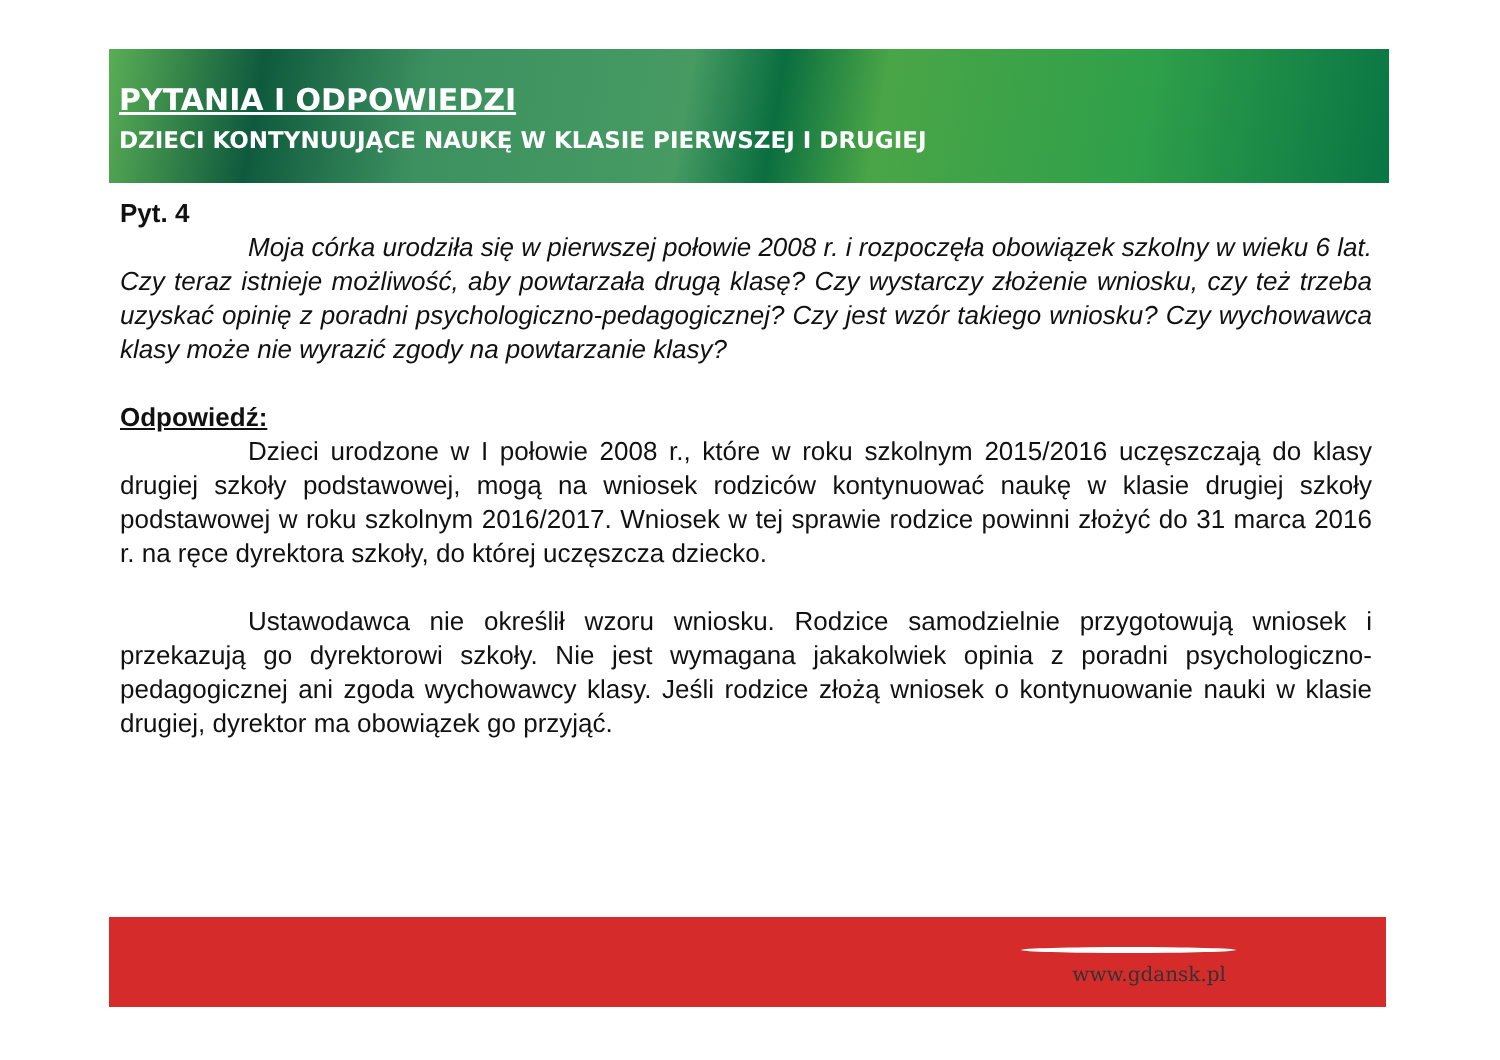PYTANIA I ODPOWIEDZI
DZIECI KONTYNUUJĄCE NAUKĘ W KLASIE PIERWSZEJ I DRUGIEJ
Pyt. 4
Moja córka urodziła się w pierwszej połowie 2008 r. i rozpoczęła obowiązek szkolny w wieku 6 lat. Czy teraz istnieje możliwość, aby powtarzała drugą klasę? Czy wystarczy złożenie wniosku, czy też trzeba uzyskać opinię z poradni psychologiczno-pedagogicznej? Czy jest wzór takiego wniosku? Czy wychowawca klasy może nie wyrazić zgody na powtarzanie klasy?
Odpowiedź:
Dzieci urodzone w I połowie 2008 r., które w roku szkolnym 2015/2016 uczęszczają do klasy drugiej szkoły podstawowej, mogą na wniosek rodziców kontynuować naukę w klasie drugiej szkoły podstawowej w roku szkolnym 2016/2017. Wniosek w tej sprawie rodzice powinni złożyć do 31 marca 2016 r. na ręce dyrektora szkoły, do której uczęszcza dziecko.
Ustawodawca nie określił wzoru wniosku. Rodzice samodzielnie przygotowują wniosek i przekazują go dyrektorowi szkoły. Nie jest wymagana jakakolwiek opinia z poradni psychologiczno-pedagogicznej ani zgoda wychowawcy klasy. Jeśli rodzice złożą wniosek o kontynuowanie nauki w klasie drugiej, dyrektor ma obowiązek go przyjąć.
www.gdansk.pl